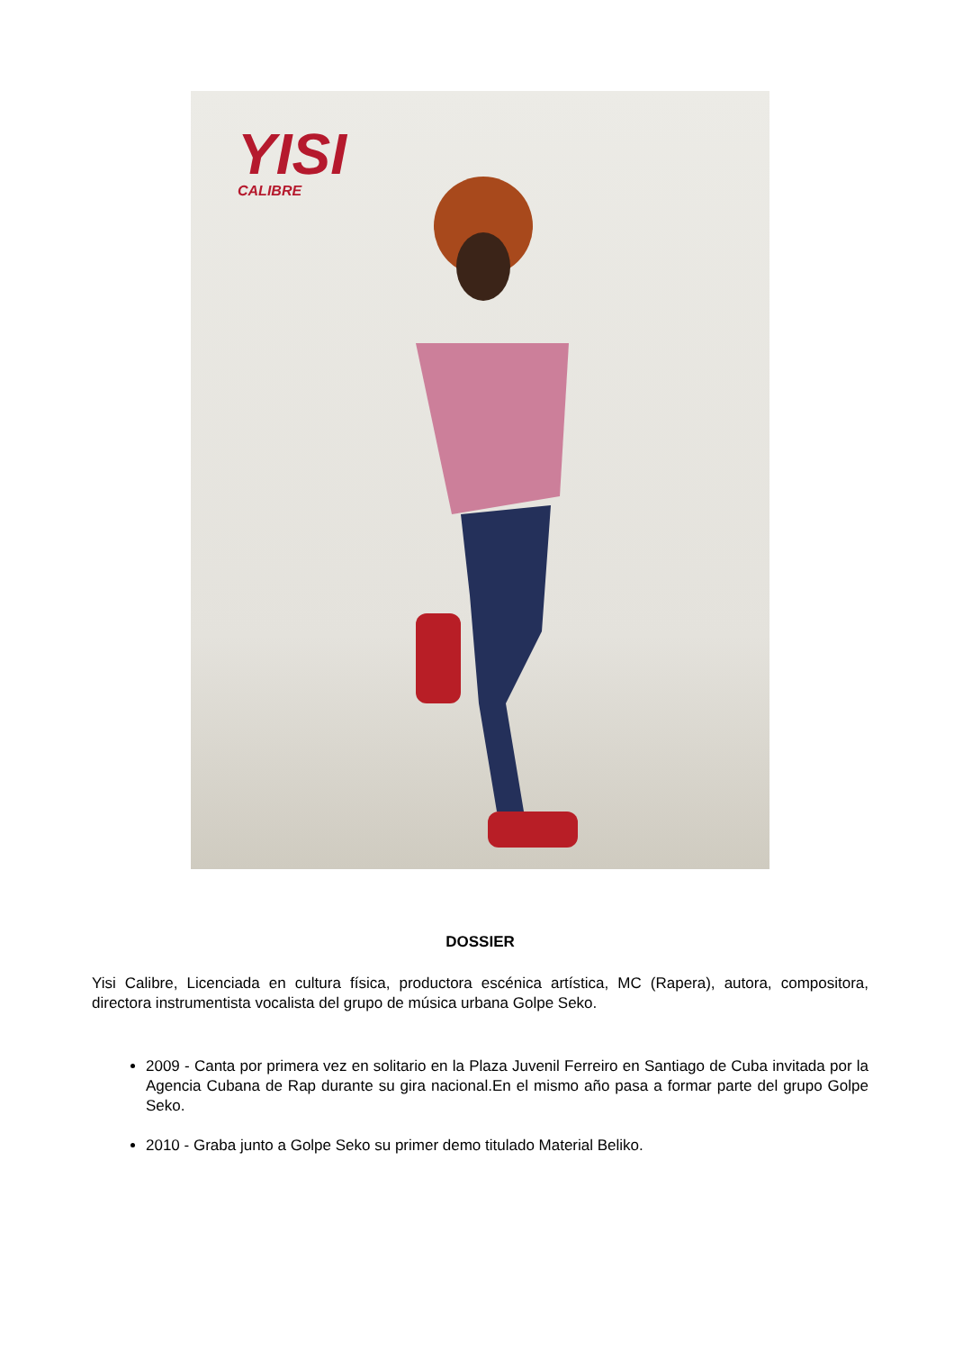YISI
CALIBRE
DOSSIER
Yisi Calibre, Licenciada en cultura física, productora escénica artística, MC (Rapera), autora, compositora, directora instrumentista vocalista del grupo de música urbana Golpe Seko.
2009 - Canta por primera vez en solitario en la Plaza Juvenil Ferreiro en Santiago de Cuba invitada por la Agencia Cubana de Rap durante su gira nacional.En el mismo año pasa a formar parte del grupo Golpe Seko.
2010 - Graba junto a Golpe Seko su primer demo titulado Material Beliko.